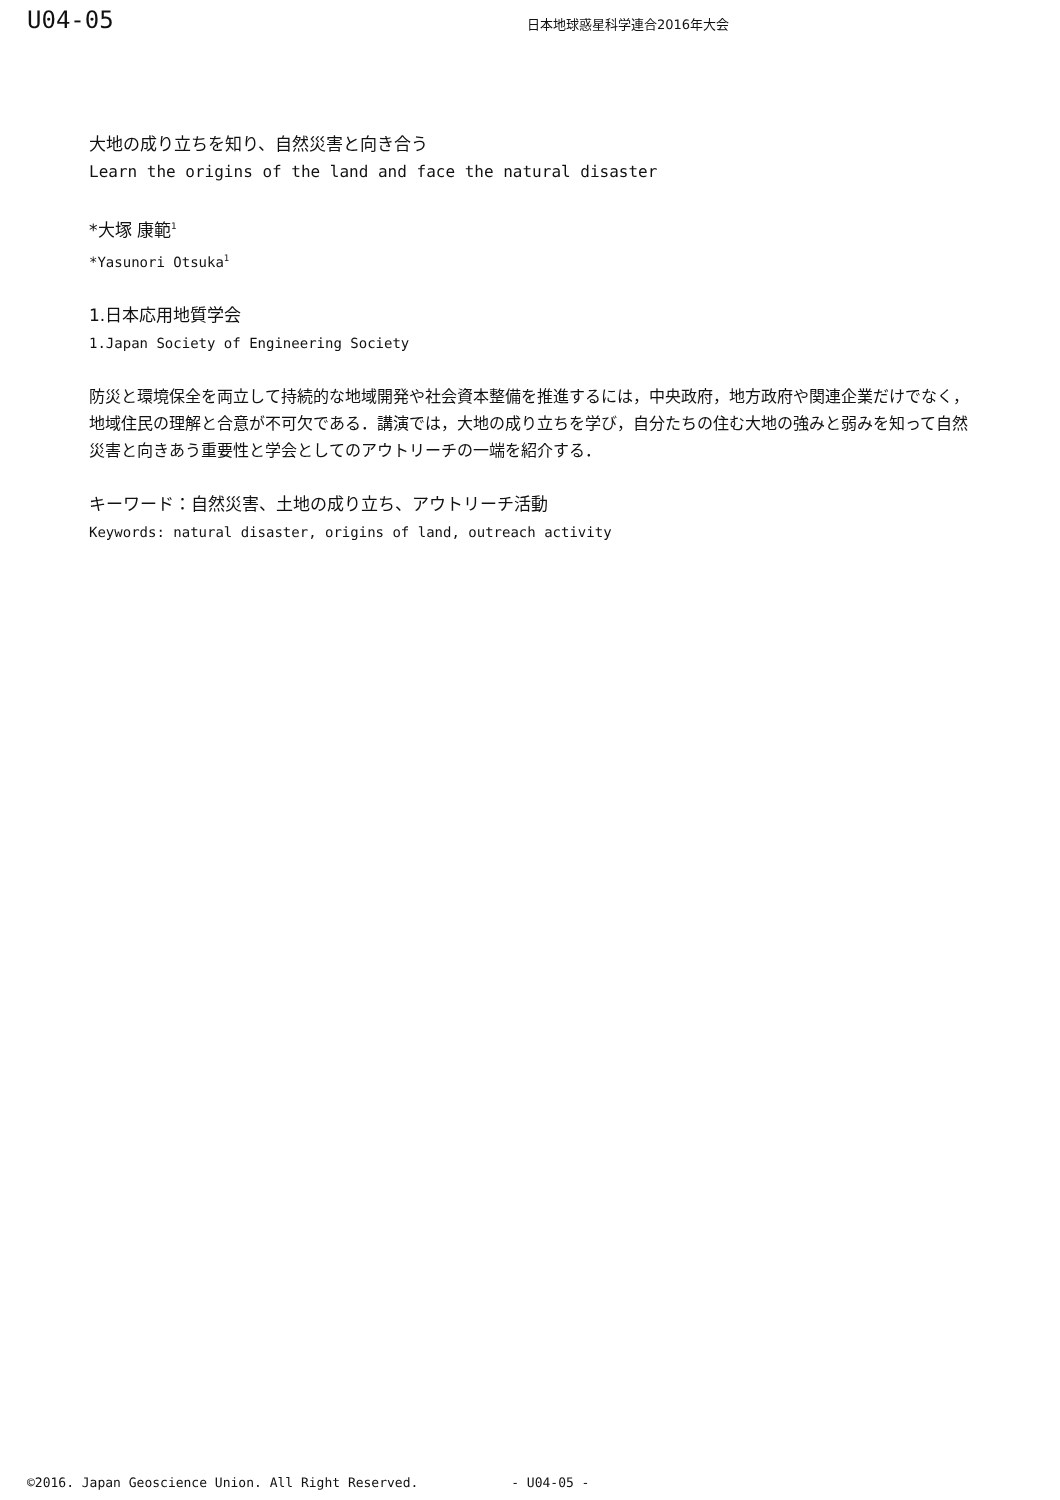U04-05
日本地球惑星科学連合2016年大会
大地の成り立ちを知り、自然災害と向き合う
Learn the origins of the land and face the natural disaster
*大塚 康範<sup>1</sup>
*Yasunori Otsuka<sup>1</sup>
1.日本応用地質学会
1.Japan Society of Engineering Society
防災と環境保全を両立して持続的な地域開発や社会資本整備を推進するには，中央政府，地方政府や関連企業だけでなく，地域住民の理解と合意が不可欠である．講演では，大地の成り立ちを学び，自分たちの住む大地の強みと弱みを知って自然災害と向きあう重要性と学会としてのアウトリーチの一端を紹介する．
キーワード：自然災害、土地の成り立ち、アウトリーチ活動
Keywords: natural disaster, origins of land, outreach activity
©2016. Japan Geoscience Union. All Right Reserved. - U04-05 -